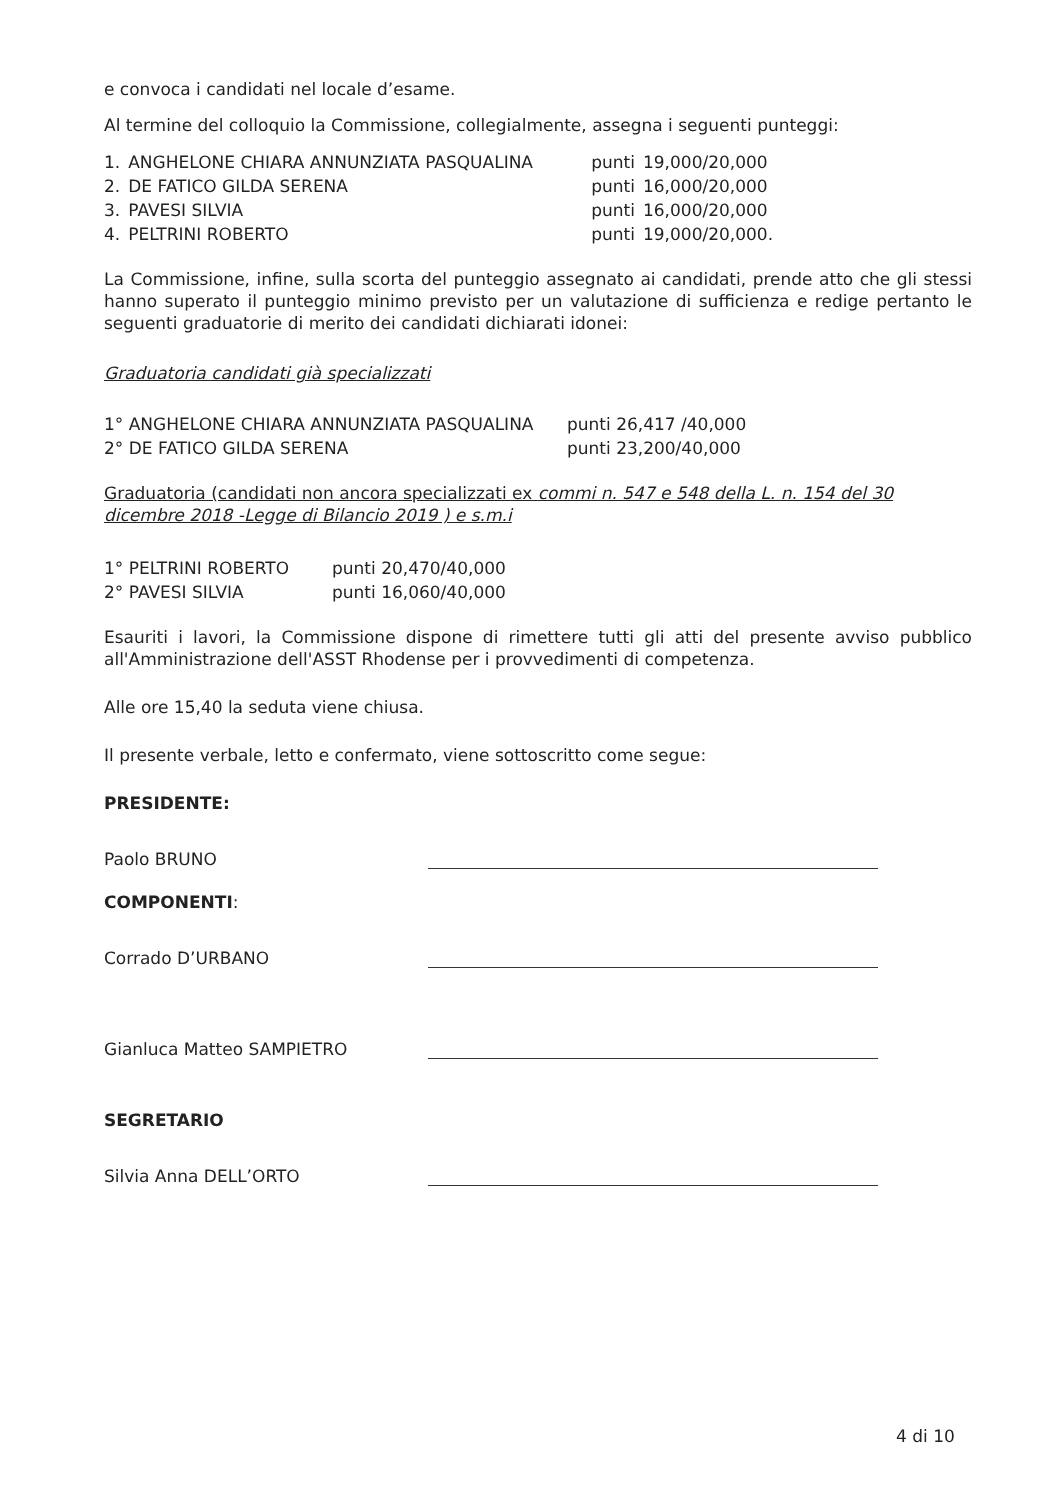e convoca i candidati nel locale d’esame.
Al termine del colloquio la Commissione, collegialmente, assegna i seguenti punteggi:
| 1. | ANGHELONE CHIARA ANNUNZIATA PASQUALINA | punti | 19,000/20,000 |
| 2. | DE FATICO GILDA SERENA | punti | 16,000/20,000 |
| 3. | PAVESI SILVIA | punti | 16,000/20,000 |
| 4. | PELTRINI ROBERTO | punti | 19,000/20,000. |
La Commissione, infine, sulla scorta del punteggio assegnato ai candidati, prende atto che gli stessi hanno superato il punteggio minimo previsto per un valutazione di sufficienza e redige pertanto le seguenti graduatorie di merito dei candidati dichiarati idonei:
Graduatoria candidati già specializzati
| 1° ANGHELONE CHIARA ANNUNZIATA PASQUALINA | punti 26,417 /40,000 |
| 2° DE FATICO GILDA SERENA | punti 23,200/40,000 |
Graduatoria (candidati non ancora specializzati ex commi n. 547 e 548 della L. n. 154 del 30 dicembre 2018 -Legge di Bilancio 2019 ) e s.m.i
| 1° PELTRINI ROBERTO | punti 20,470/40,000 |
| 2° PAVESI SILVIA | punti 16,060/40,000 |
Esauriti i lavori, la Commissione dispone di rimettere tutti gli atti del presente avviso pubblico all'Amministrazione dell'ASST Rhodense per i provvedimenti di competenza.
Alle ore 15,40 la seduta viene chiusa.
Il presente verbale, letto e confermato, viene sottoscritto come segue:
PRESIDENTE:
Paolo BRUNO
COMPONENTI:
Corrado D’URBANO
Gianluca Matteo SAMPIETRO
SEGRETARIO
Silvia Anna DELL’ORTO
4 di 10